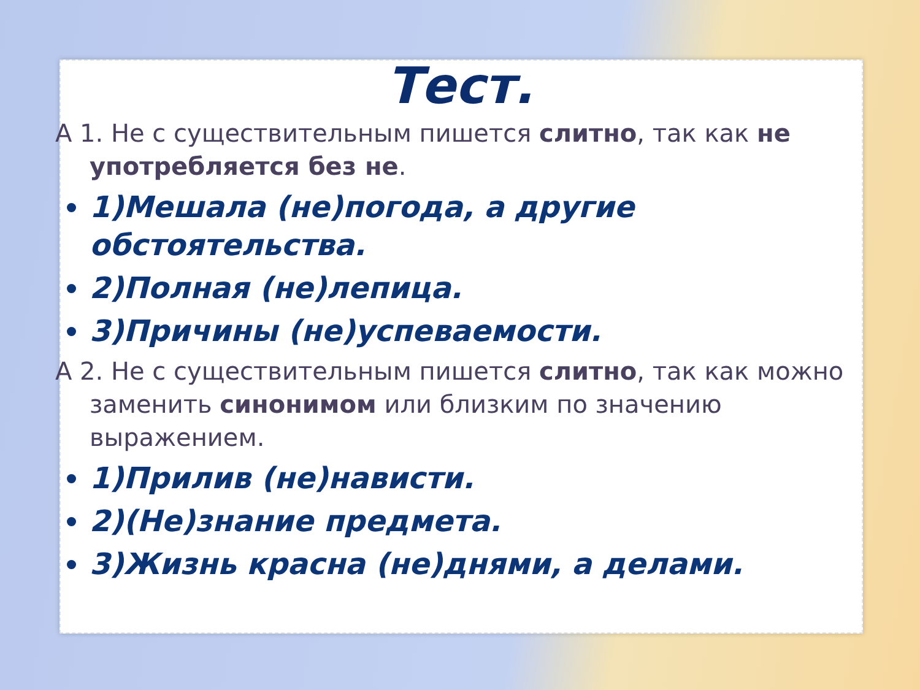Тест.
А 1. Не с существительным пишется слитно, так как не употребляется без не.
1)Мешала (не)погода, а другие обстоятельства.
2)Полная (не)лепица.
3)Причины (не)успеваемости.
А 2. Не с существительным пишется слитно, так как можно заменить синонимом или близким по значению выражением.
1)Прилив (не)нависти.
2)(Не)знание предмета.
3)Жизнь красна (не)днями, а делами.